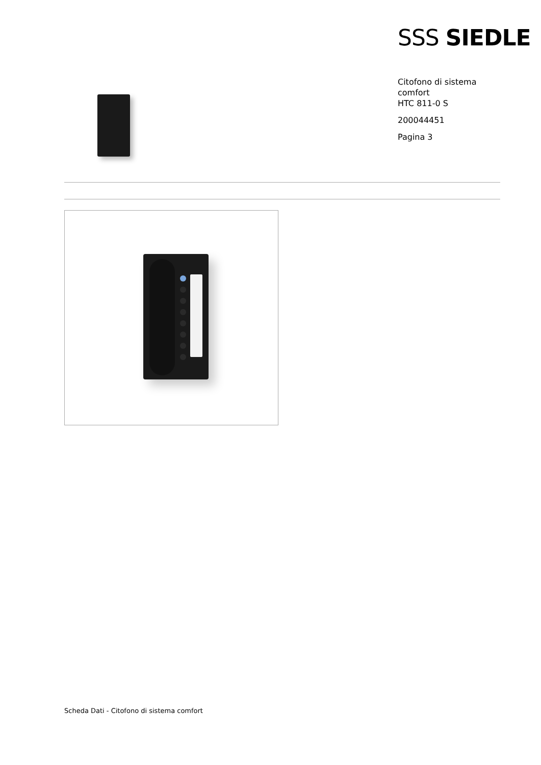SSS SIEDLE
Citofono di sistema
comfort
HTC 811-0 S
200044451
Pagina 3
Scheda Dati - Citofono di sistema comfort